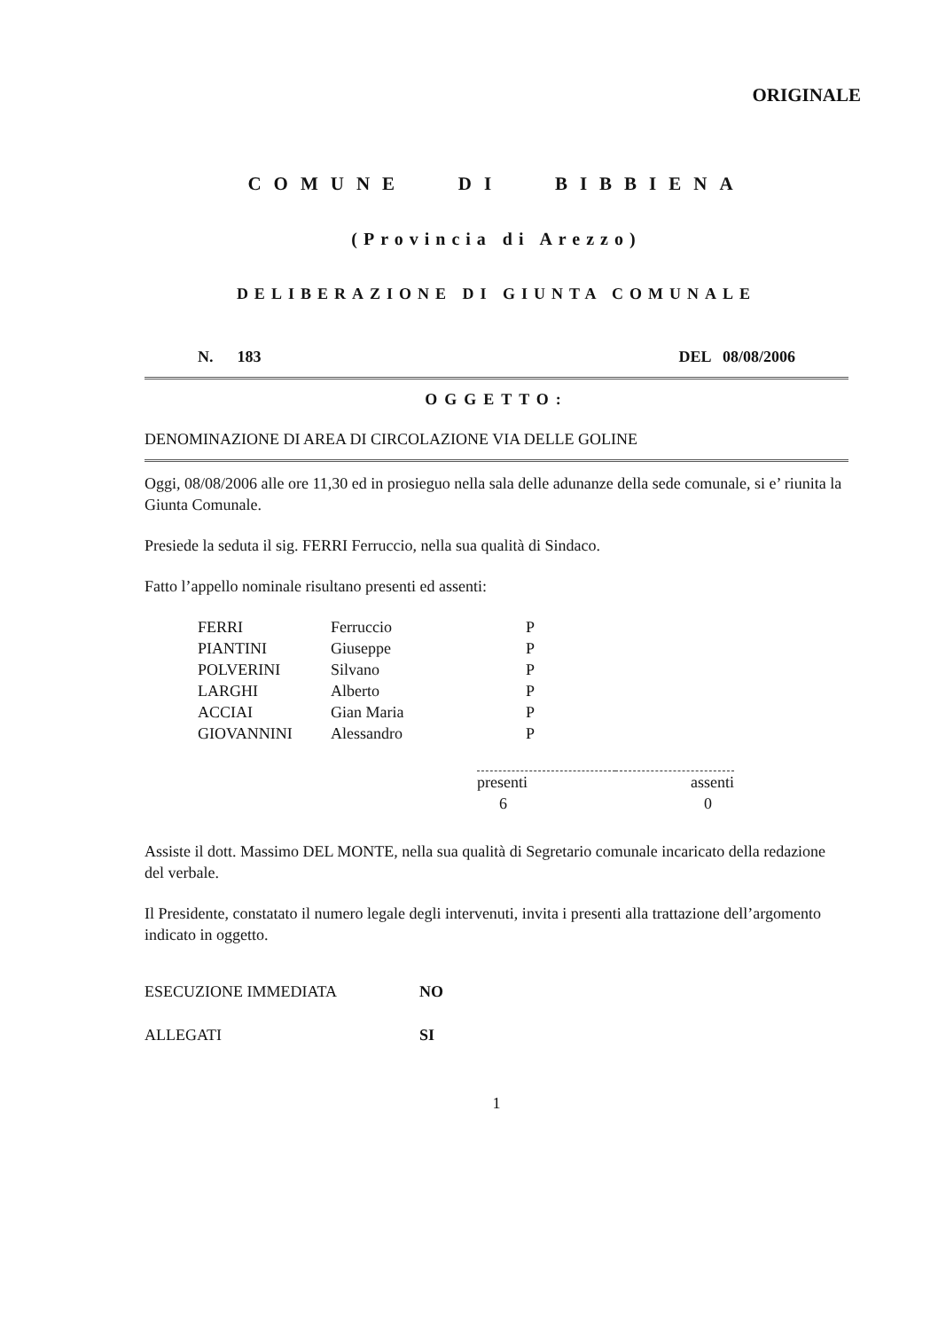ORIGINALE
COMUNE DI BIBBIENA
(Provincia di Arezzo)
DELIBERAZIONE DI GIUNTA COMUNALE
N. 183 DEL 08/08/2006
OGGETTO:
DENOMINAZIONE DI AREA DI CIRCOLAZIONE VIA DELLE GOLINE
Oggi, 08/08/2006 alle ore 11,30 ed in prosieguo nella sala delle adunanze della sede comunale, si e’ riunita la Giunta Comunale.
Presiede la seduta il sig. FERRI Ferruccio, nella sua qualità di Sindaco.
Fatto l’appello nominale risultano presenti ed assenti:
| FERRI | Ferruccio | P |
| PIANTINI | Giuseppe | P |
| POLVERINI | Silvano | P |
| LARGHI | Alberto | P |
| ACCIAI | Gian Maria | P |
| GIOVANNINI | Alessandro | P |
| presenti | assenti |
| 6 | 0 |
Assiste il dott. Massimo DEL MONTE, nella sua qualità di Segretario comunale incaricato della redazione del verbale.
Il Presidente, constatato il numero legale degli intervenuti, invita i presenti alla trattazione dell’argomento indicato in oggetto.
| ESECUZIONE IMMEDIATA | NO |
| ALLEGATI | SI |
1